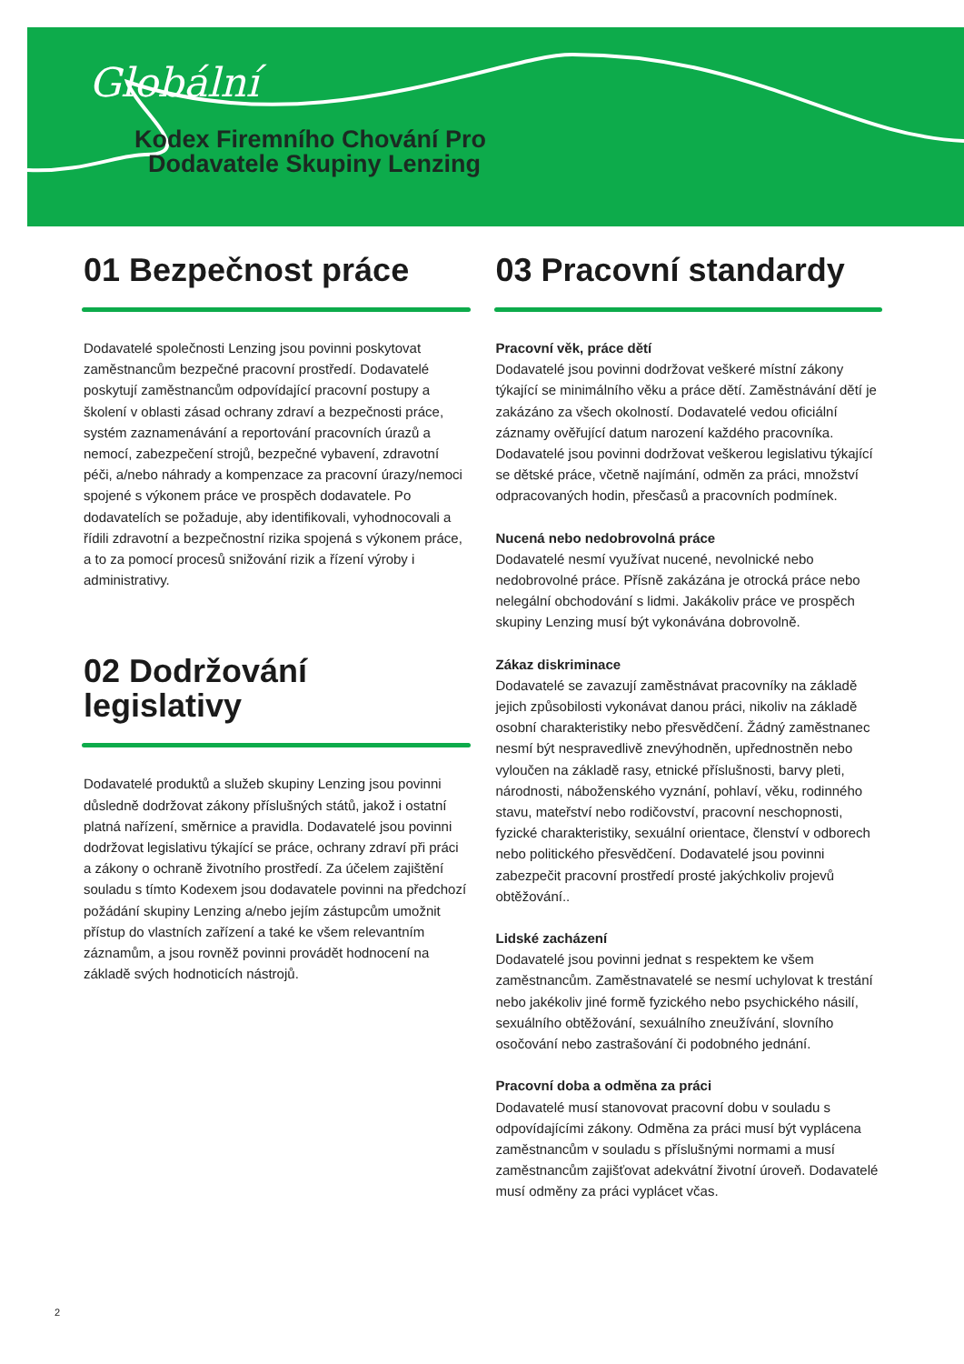Globální
Kodex Firemního Chování Pro
Dodavatele Skupiny Lenzing
01 Bezpečnost práce
Dodavatelé společnosti Lenzing jsou povinni poskytovat zaměstnancům bezpečné pracovní prostředí. Dodavatelé poskytují zaměstnancům odpovídající pracovní postupy a školení v oblasti zásad ochrany zdraví a bezpečnosti práce, systém zaznamenávání a reportování pracovních úrazů a nemocí, zabezpečení strojů, bezpečné vybavení, zdravotní péči, a/nebo náhrady a kompenzace za pracovní úrazy/nemoci spojené s výkonem práce ve prospěch dodavatele. Po dodavatelích se požaduje, aby identifikovali, vyhodnocovali a řídili zdravotní a bezpečnostní rizika spojená s výkonem práce, a to za pomocí procesů snižování rizik a řízení výroby i administrativy.
02 Dodržování legislativy
Dodavatelé produktů a služeb skupiny Lenzing jsou povinni důsledně dodržovat zákony příslušných států, jakož i ostatní platná nařízení, směrnice a pravidla. Dodavatelé jsou povinni dodržovat legislativu týkající se práce, ochrany zdraví při práci a zákony o ochraně životního prostředí. Za účelem zajištění souladu s tímto Kodexem jsou dodavatele povinni na předchozí požádání skupiny Lenzing a/nebo jejím zástupcům umožnit přístup do vlastních zařízení a také ke všem relevantním záznamům, a jsou rovněž povinni provádět hodnocení na základě svých hodnoticích nástrojů.
03 Pracovní standardy
Pracovní věk, práce dětí
Dodavatelé jsou povinni dodržovat veškeré místní zákony týkající se minimálního věku a práce dětí. Zaměstnávání dětí je zakázáno za všech okolností. Dodavatelé vedou oficiální záznamy ověřující datum narození každého pracovníka. Dodavatelé jsou povinni dodržovat veškerou legislativu týkající se dětské práce, včetně najímání, odměn za práci, množství odpracovaných hodin, přesčasů a pracovních podmínek.
Nucená nebo nedobrovolná práce
Dodavatelé nesmí využívat nucené, nevolnické nebo nedobrovolné práce. Přísně zakázána je otrocká práce nebo nelegální obchodování s lidmi. Jakákoliv práce ve prospěch skupiny Lenzing musí být vykonávána dobrovolně.
Zákaz diskriminace
Dodavatelé se zavazují zaměstnávat pracovníky na základě jejich způsobilosti vykonávat danou práci, nikoliv na základě osobní charakteristiky nebo přesvědčení. Žádný zaměstnanec nesmí být nespravedlivě znevýhodněn, upřednostněn nebo vyloučen na základě rasy, etnické příslušnosti, barvy pleti, národnosti, náboženského vyznání, pohlaví, věku, rodinného stavu, mateřství nebo rodičovství, pracovní neschopnosti, fyzické charakteristiky, sexuální orientace, členství v odborech nebo politického přesvědčení. Dodavatelé jsou povinni zabezpečit pracovní prostředí prosté jakýchkoliv projevů obtěžování..
Lidské zacházení
Dodavatelé jsou povinni jednat s respektem ke všem zaměstnancům. Zaměstnavatelé se nesmí uchylovat k trestání nebo jakékoliv jiné formě fyzického nebo psychického násilí, sexuálního obtěžování, sexuálního zneužívání, slovního osočování nebo zastrašování či podobného jednání.
Pracovní doba a odměna za práci
Dodavatelé musí stanovovat pracovní dobu v souladu s odpovídajícími zákony. Odměna za práci musí být vyplácena zaměstnancům v souladu s příslušnými normami a musí zaměstnancům zajišťovat adekvátní životní úroveň. Dodavatelé musí odměny za práci vyplácet včas.
2